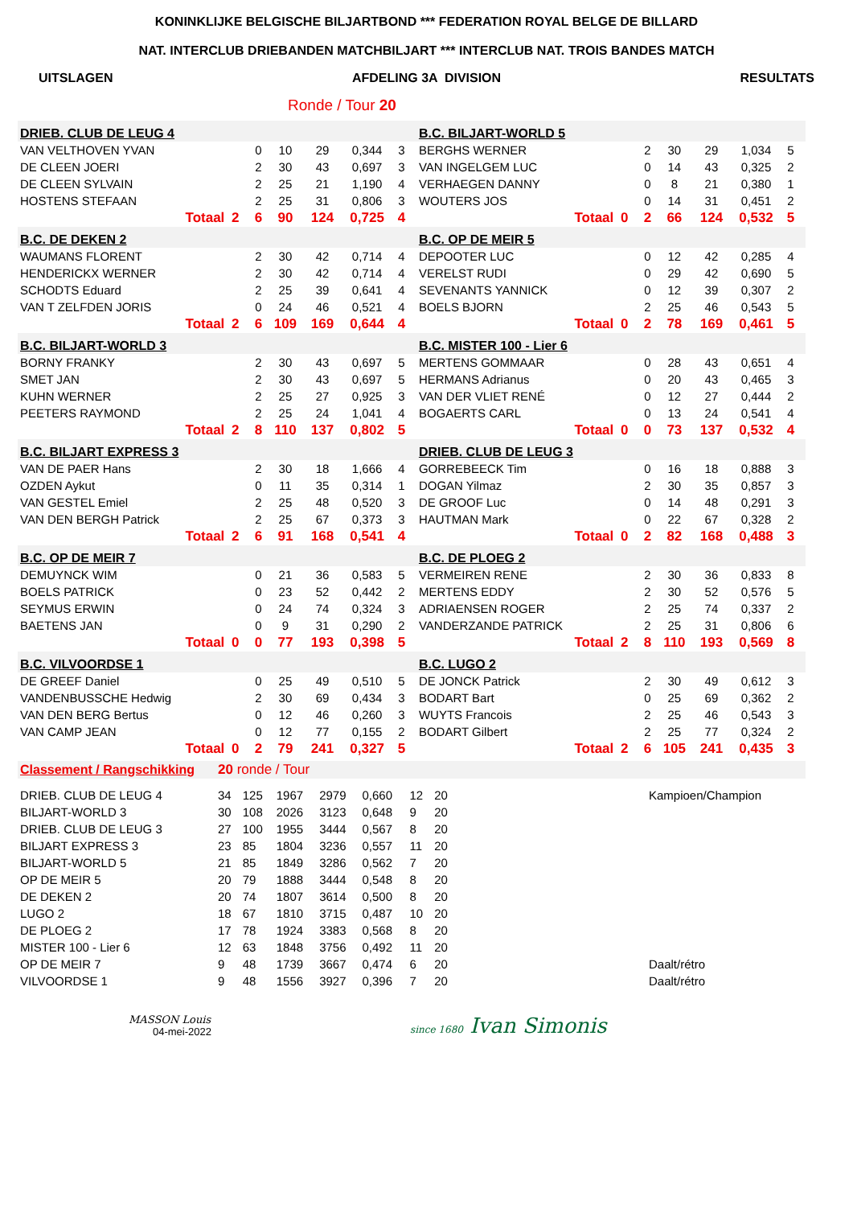KONINKLIJKE BELGISCHE BILJARTBOND *** FEDERATION ROYAL BELGE DE BILLARD
NAT. INTERCLUB DRIEBANDEN MATCHBILJART *** INTERCLUB NAT. TROIS BANDES MATCH
UITSLAGEN AFDELING 3A DIVISION RESULTATS
Ronde / Tour 20
| DRIEB. CLUB DE LEUG 4 | | | | | | | | | B.C. BILJART-WORLD 5 | | | | | | | | |
| VAN VELTHOVEN YVAN | | | 0 | 10 | 29 | 0,344 | 3 | | BERGHS WERNER | | | 2 | 30 | 29 | 1,034 | 5 | |
| DE CLEEN JOERI | | | 2 | 30 | 43 | 0,697 | 3 | | VAN INGELGEM LUC | | | 0 | 14 | 43 | 0,325 | 2 | |
| DE CLEEN SYLVAIN | | | 2 | 25 | 21 | 1,190 | 4 | | VERHAEGEN DANNY | | | 0 | 8 | 21 | 0,380 | 1 | |
| HOSTENS STEFAAN | | | 2 | 25 | 31 | 0,806 | 3 | | WOUTERS JOS | | | 0 | 14 | 31 | 0,451 | 2 | |
| Totaal | 2 | | 6 | 90 | 124 | 0,725 | 4 | | Totaal | 0 | | 2 | 66 | 124 | 0,532 | 5 | |
| B.C. DE DEKEN 2 | | | | | | | | | B.C. OP DE MEIR 5 | | | | | | | | |
| WAUMANS FLORENT | | | 2 | 30 | 42 | 0,714 | 4 | | DEPOOTER LUC | | | 0 | 12 | 42 | 0,285 | 4 | |
| HENDERICKX WERNER | | | 2 | 30 | 42 | 0,714 | 4 | | VERELST RUDI | | | 0 | 29 | 42 | 0,690 | 5 | |
| SCHODTS Eduard | | | 2 | 25 | 39 | 0,641 | 4 | | SEVENANTS YANNICK | | | 0 | 12 | 39 | 0,307 | 2 | |
| VAN T ZELFDEN JORIS | | | 0 | 24 | 46 | 0,521 | 4 | | BOELS BJORN | | | 2 | 25 | 46 | 0,543 | 5 | |
| Totaal | 2 | | 6 | 109 | 169 | 0,644 | 4 | | Totaal | 0 | | 2 | 78 | 169 | 0,461 | 5 | |
| B.C. BILJART-WORLD 3 | | | | | | | | | B.C. MISTER 100 - Lier 6 | | | | | | | | |
| BORNY FRANKY | | | 2 | 30 | 43 | 0,697 | 5 | | MERTENS GOMMAAR | | | 0 | 28 | 43 | 0,651 | 4 | |
| SMET JAN | | | 2 | 30 | 43 | 0,697 | 5 | | HERMANS Adrianus | | | 0 | 20 | 43 | 0,465 | 3 | |
| KUHN WERNER | | | 2 | 25 | 27 | 0,925 | 3 | | VAN DER VLIET RENÉ | | | 0 | 12 | 27 | 0,444 | 2 | |
| PEETERS RAYMOND | | | 2 | 25 | 24 | 1,041 | 4 | | BOGAERTS CARL | | | 0 | 13 | 24 | 0,541 | 4 | |
| Totaal | 2 | | 8 | 110 | 137 | 0,802 | 5 | | Totaal | 0 | | 0 | 73 | 137 | 0,532 | 4 | |
| B.C. BILJART EXPRESS 3 | | | | | | | | | DRIEB. CLUB DE LEUG 3 | | | | | | | | |
| VAN DE PAER Hans | | | 2 | 30 | 18 | 1,666 | 4 | | GORREBEECK Tim | | | 0 | 16 | 18 | 0,888 | 3 | |
| OZDEN Aykut | | | 0 | 11 | 35 | 0,314 | 1 | | DOGAN Yilmaz | | | 2 | 30 | 35 | 0,857 | 3 | |
| VAN GESTEL Emiel | | | 2 | 25 | 48 | 0,520 | 3 | | DE GROOF Luc | | | 0 | 14 | 48 | 0,291 | 3 | |
| VAN DEN BERGH Patrick | | | 2 | 25 | 67 | 0,373 | 3 | | HAUTMAN Mark | | | 0 | 22 | 67 | 0,328 | 2 | |
| Totaal | 2 | | 6 | 91 | 168 | 0,541 | 4 | | Totaal | 0 | | 2 | 82 | 168 | 0,488 | 3 | |
| B.C. OP DE MEIR 7 | | | | | | | | | B.C. DE PLOEG 2 | | | | | | | | |
| DEMUYNCK WIM | | | 0 | 21 | 36 | 0,583 | 5 | | VERMEIREN RENE | | | 2 | 30 | 36 | 0,833 | 8 | |
| BOELS PATRICK | | | 0 | 23 | 52 | 0,442 | 2 | | MERTENS EDDY | | | 2 | 30 | 52 | 0,576 | 5 | |
| SEYMUS ERWIN | | | 0 | 24 | 74 | 0,324 | 3 | | ADRIAENSEN ROGER | | | 2 | 25 | 74 | 0,337 | 2 | |
| BAETENS JAN | | | 0 | 9 | 31 | 0,290 | 2 | | VANDERZANDE PATRICK | | | 2 | 25 | 31 | 0,806 | 6 | |
| Totaal | 0 | | 0 | 77 | 193 | 0,398 | 5 | | Totaal | 2 | | 8 | 110 | 193 | 0,569 | 8 | |
| B.C. VILVOORDSE 1 | | | | | | | | | B.C. LUGO 2 | | | | | | | | |
| DE GREEF Daniel | | | 0 | 25 | 49 | 0,510 | 5 | | DE JONCK Patrick | | | 2 | 30 | 49 | 0,612 | 3 | |
| VANDENBUSSCHE Hedwig | | | 2 | 30 | 69 | 0,434 | 3 | | BODART Bart | | | 0 | 25 | 69 | 0,362 | 2 | |
| VAN DEN BERG Bertus | | | 0 | 12 | 46 | 0,260 | 3 | | WUYTS Francois | | | 2 | 25 | 46 | 0,543 | 3 | |
| VAN CAMP JEAN | | | 0 | 12 | 77 | 0,155 | 2 | | BODART Gilbert | | | 2 | 25 | 77 | 0,324 | 2 | |
| Totaal | 0 | | 2 | 79 | 241 | 0,327 | 5 | | Totaal | 2 | | 6 | 105 | 241 | 0,435 | 3 | |
| Classement / Rangschikking | 20 ronde / Tour | | | | | | | | |
| DRIEB. CLUB DE LEUG 4 | 34 | 125 | 1967 | 2979 | 0,660 | 12 | 20 | | Kampioen/Champion |
| BILJART-WORLD 3 | 30 | 108 | 2026 | 3123 | 0,648 | 9 | 20 | | |
| DRIEB. CLUB DE LEUG 3 | 27 | 100 | 1955 | 3444 | 0,567 | 8 | 20 | | |
| BILJART EXPRESS 3 | 23 | 85 | 1804 | 3236 | 0,557 | 11 | 20 | | |
| BILJART-WORLD 5 | 21 | 85 | 1849 | 3286 | 0,562 | 7 | 20 | | |
| OP DE MEIR 5 | 20 | 79 | 1888 | 3444 | 0,548 | 8 | 20 | | |
| DE DEKEN 2 | 20 | 74 | 1807 | 3614 | 0,500 | 8 | 20 | | |
| LUGO 2 | 18 | 67 | 1810 | 3715 | 0,487 | 10 | 20 | | |
| DE PLOEG 2 | 17 | 78 | 1924 | 3383 | 0,568 | 8 | 20 | | |
| MISTER 100 - Lier 6 | 12 | 63 | 1848 | 3756 | 0,492 | 11 | 20 | | |
| OP DE MEIR 7 | 9 | 48 | 1739 | 3667 | 0,474 | 6 | 20 | | Daalt/rétro |
| VILVOORDSE 1 | 9 | 48 | 1556 | 3927 | 0,396 | 7 | 20 | | Daalt/rétro |
MASSON Louis
04-mei-2022
since 1680 Ivan Simonis